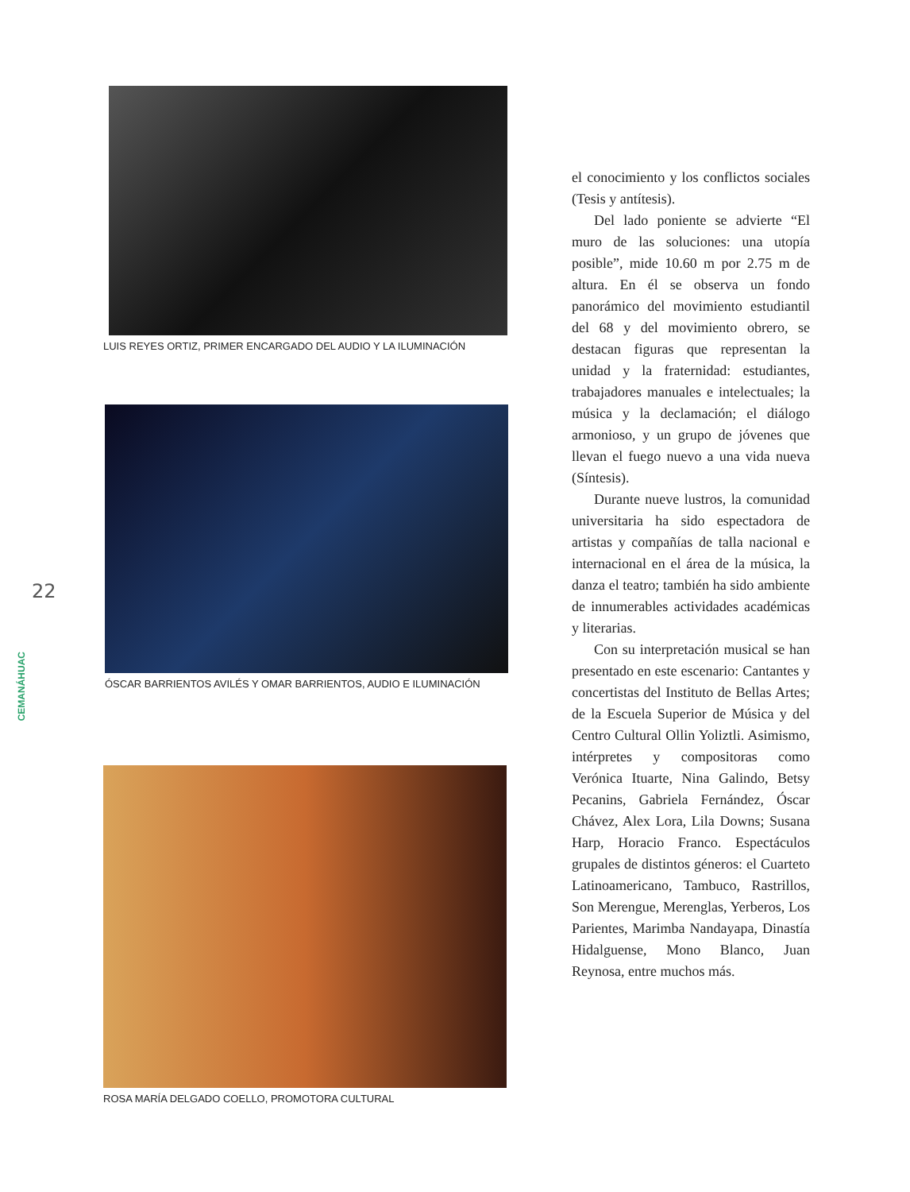22
CEMANÁHUAC
LUIS REYES ORTIZ, PRIMER ENCARGADO DEL AUDIO Y LA ILUMINACIÓN
ÓSCAR BARRIENTOS AVILÉS Y OMAR BARRIENTOS, AUDIO E ILUMINACIÓN
ROSA MARÍA DELGADO COELLO, PROMOTORA CULTURAL
el conocimiento y los conflictos sociales (Tesis y antítesis).
Del lado poniente se advierte “El muro de las soluciones: una utopía posible”, mide 10.60 m por 2.75 m de altura. En él se observa un fondo panorámico del movimiento estudiantil del 68 y del movimiento obrero, se destacan figuras que representan la unidad y la fraternidad: estudiantes, trabajadores manuales e intelectuales; la música y la declamación; el diálogo armonioso, y un grupo de jóvenes que llevan el fuego nuevo a una vida nueva (Síntesis).
Durante nueve lustros, la comunidad universitaria ha sido espectadora de artistas y compañías de talla nacional e internacional en el área de la música, la danza el teatro; también ha sido ambiente de innumerables actividades académicas y literarias.
Con su interpretación musical se han presentado en este escenario: Cantantes y concertistas del Instituto de Bellas Artes; de la Escuela Superior de Música y del Centro Cultural Ollin Yoliztli. Asimismo, intérpretes y compositoras como Verónica Ituarte, Nina Galindo, Betsy Pecanins, Gabriela Fernández, Óscar Chávez, Alex Lora, Lila Downs; Susana Harp, Horacio Franco. Espectáculos grupales de distintos géneros: el Cuarteto Latinoamericano, Tambuco, Rastrillos, Son Merengue, Merenglas, Yerberos, Los Parientes, Marimba Nandayapa, Dinastía Hidalguense, Mono Blanco, Juan Reynosa, entre muchos más.